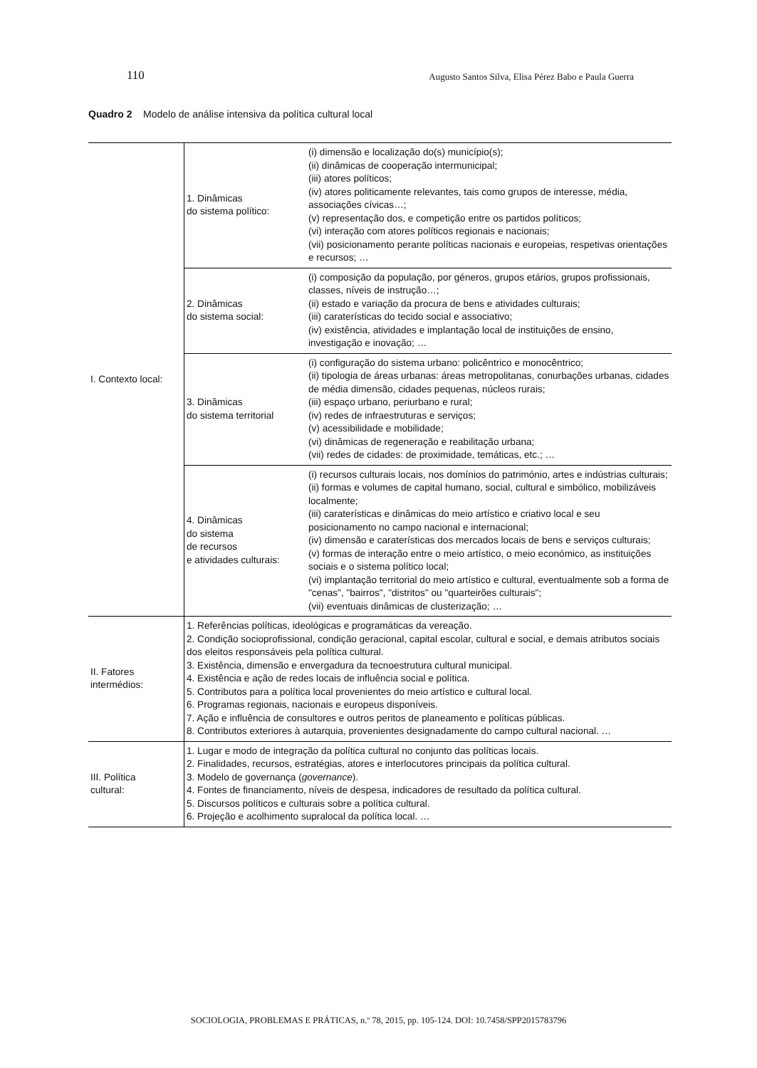110 Augusto Santos Silva, Elisa Pérez Babo e Paula Guerra
Quadro 2 Modelo de análise intensiva da política cultural local
| I. Contexto local: | 1. Dinâmicas do sistema político: | (i) dimensão e localização do(s) município(s); (ii) dinâmicas de cooperação intermunicipal; (iii) atores políticos; (iv) atores politicamente relevantes, tais como grupos de interesse, média, associações cívicas…; (v) representação dos, e competição entre os partidos políticos; (vi) interação com atores políticos regionais e nacionais; (vii) posicionamento perante políticas nacionais e europeias, respetivas orientações e recursos; … |
| | 2. Dinâmicas do sistema social: | (i) composição da população, por géneros, grupos etários, grupos profissionais, classes, níveis de instrução…; (ii) estado e variação da procura de bens e atividades culturais; (iii) caraterísticas do tecido social e associativo; (iv) existência, atividades e implantação local de instituições de ensino, investigação e inovação; … |
| | 3. Dinâmicas do sistema territorial | (i) configuração do sistema urbano: policêntrico e monocêntrico; (ii) tipologia de áreas urbanas: áreas metropolitanas, conurbações urbanas, cidades de média dimensão, cidades pequenas, núcleos rurais; (iii) espaço urbano, periurbano e rural; (iv) redes de infraestruturas e serviços; (v) acessibilidade e mobilidade; (vi) dinâmicas de regeneração e reabilitação urbana; (vii) redes de cidades: de proximidade, temáticas, etc.; … |
| | 4. Dinâmicas do sistema de recursos e atividades culturais: | (i) recursos culturais locais, nos domínios do património, artes e indústrias culturais; (ii) formas e volumes de capital humano, social, cultural e simbólico, mobilizáveis localmente; (iii) caraterísticas e dinâmicas do meio artístico e criativo local e seu posicionamento no campo nacional e internacional; (iv) dimensão e caraterísticas dos mercados locais de bens e serviços culturais; (v) formas de interação entre o meio artístico, o meio económico, as instituições sociais e o sistema político local; (vi) implantação territorial do meio artístico e cultural, eventualmente sob a forma de "cenas", "bairros", "distritos" ou "quarteirões culturais"; (vii) eventuais dinâmicas de clusterização; … |
| II. Fatores intermédios: | 1. Referências políticas, ideológicas e programáticas da vereação. 2. Condição socioprofissional, condição geracional, capital escolar, cultural e social, e demais atributos sociais dos eleitos responsáveis pela política cultural. 3. Existência, dimensão e envergadura da tecnoestrutura cultural municipal. 4. Existência e ação de redes locais de influência social e política. 5. Contributos para a política local provenientes do meio artístico e cultural local. 6. Programas regionais, nacionais e europeus disponíveis. 7. Ação e influência de consultores e outros peritos de planeamento e políticas públicas. 8. Contributos exteriores à autarquia, provenientes designadamente do campo cultural nacional. … | |
| III. Política cultural: | 1. Lugar e modo de integração da política cultural no conjunto das políticas locais. 2. Finalidades, recursos, estratégias, atores e interlocutores principais da política cultural. 3. Modelo de governança ( governance ). 4. Fontes de financiamento, níveis de despesa, indicadores de resultado da política cultural. 5. Discursos políticos e culturais sobre a política cultural. 6. Projeção e acolhimento supralocal da política local. … | |
SOCIOLOGIA, PROBLEMAS E PRÁTICAS, n.º 78, 2015, pp. 105-124. DOI: 10.7458/SPP2015783796